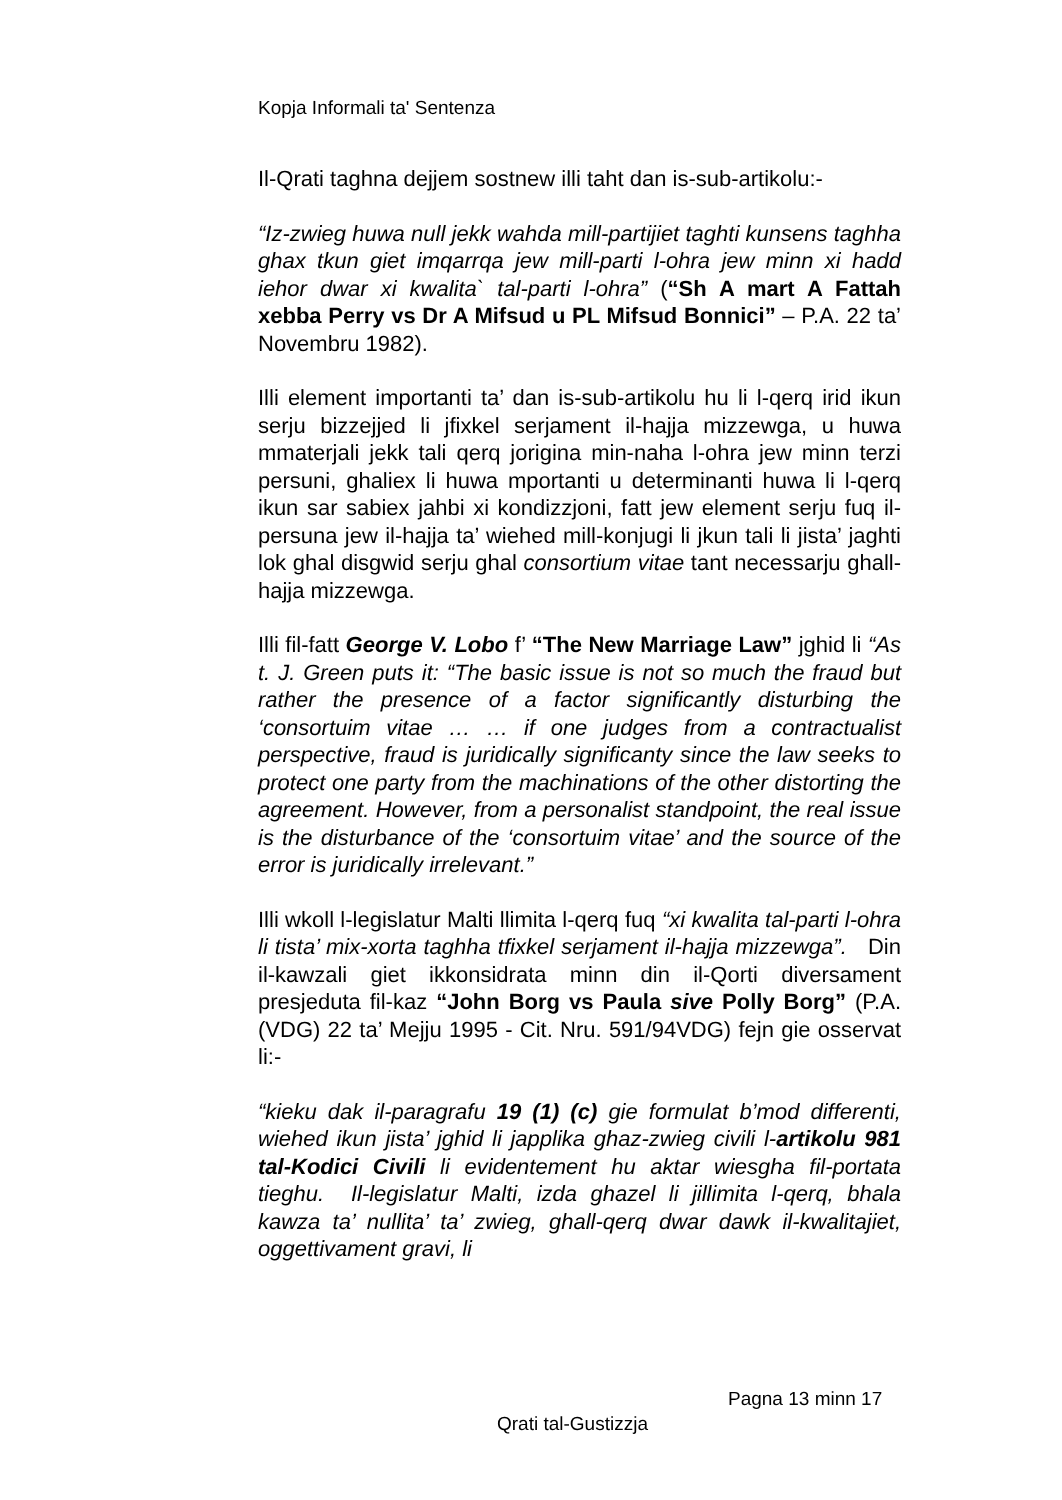Kopja Informali ta' Sentenza
Il-Qrati taghna dejjem sostnew illi taht dan is-sub-artikolu:-
“Iz-zwieg huwa null jekk wahda mill-partijiet taghti kunsens taghha ghax tkun giet imqarrqa jew mill-parti l-ohra jew minn xi hadd iehor dwar xi kwalita` tal-parti l-ohra” (“Sh A mart A Fattah xebba Perry vs Dr A Mifsud u PL Mifsud Bonnici” – P.A. 22 ta’ Novembru 1982).
Illi element importanti ta’ dan is-sub-artikolu hu li l-qerq irid ikun serju bizzejjed li jfixkel serjament il-hajja mizzewga, u huwa mmaterjali jekk tali qerq jorigina min-naha l-ohra jew minn terzi persuni, ghaliex li huwa mportanti u determinanti huwa li l-qerq ikun sar sabiex jahbi xi kondizzjoni, fatt jew element serju fuq il-persuna jew il-hajja ta’ wiehed mill-konjugi li jkun tali li jista’ jaghti lok ghal disgwid serju ghal consortium vitae tant necessarju ghall-hajja mizzewga.
Illi fil-fatt George V. Lobo f’ “The New Marriage Law” jghid li “As t. J. Green puts it: “The basic issue is not so much the fraud but rather the presence of a factor significantly disturbing the ‘consortuim vitae … … if one judges from a contractualist perspective, fraud is juridically significanty since the law seeks to protect one party from the machinations of the other distorting the agreement. However, from a personalist standpoint, the real issue is the disturbance of the ‘consortuim vitae’ and the source of the error is juridically irrelevant.”
Illi wkoll l-legislatur Malti llimita l-qerq fuq “xi kwalita tal-parti l-ohra li tista’ mix-xorta taghha tfixkel serjament il-hajja mizzewga”. Din il-kawzali giet ikkonsidrata minn din il-Qorti diversament presjeduta fil-kaz “John Borg vs Paula sive Polly Borg” (P.A. (VDG) 22 ta’ Mejju 1995 - Cit. Nru. 591/94VDG) fejn gie osservat li:-
“kieku dak il-paragrafu 19 (1) (c) gie formulat b’mod differenti, wiehed ikun jista’ jghid li japplika ghaz-zwieg civili l-artikolu 981 tal-Kodici Civili li evidentement hu aktar wiesgha fil-portata tieghu. Il-legislatur Malti, izda ghazel li jillimita l-qerq, bhala kawza ta’ nullita’ ta’ zwieg, ghall-qerq dwar dawk il-kwalitajiet, oggettivament gravi, li
Pagna 13 minn 17
Qrati tal-Gustizzja